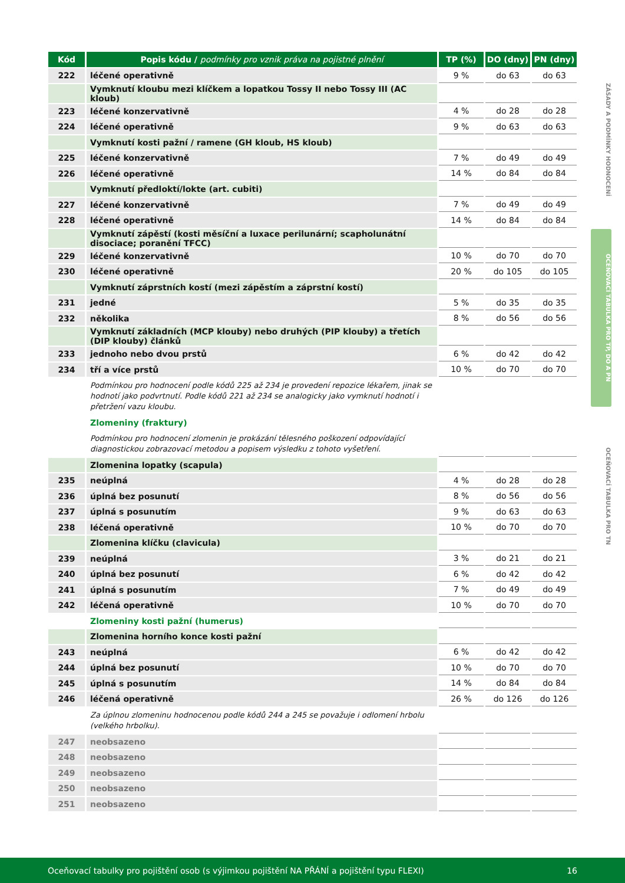| Kód | Popis kódu / podmínky pro vznik práva na pojistné plnění | TP (%) | DO (dny) | PN (dny) |
| --- | --- | --- | --- | --- |
| 222 | léčené operativně | 9 % | do 63 | do 63 |
| | Vymknutí kloubu mezi klíčkem a lopatkou Tossy II nebo Tossy III (AC kloub) | | | |
| 223 | léčené konzervativně | 4 % | do 28 | do 28 |
| 224 | léčené operativně | 9 % | do 63 | do 63 |
| | Vymknutí kosti pažní / ramene (GH kloub, HS kloub) | | | |
| 225 | léčené konzervativně | 7 % | do 49 | do 49 |
| 226 | léčené operativně | 14 % | do 84 | do 84 |
| | Vymknutí předloktí/lokte (art. cubiti) | | | |
| 227 | léčené konzervativně | 7 % | do 49 | do 49 |
| 228 | léčené operativně | 14 % | do 84 | do 84 |
| | Vymknutí zápěstí (kosti měsíční a luxace perilunární; scapholunátní disociace; poranění TFCC) | | | |
| 229 | léčené konzervativně | 10 % | do 70 | do 70 |
| 230 | léčené operativně | 20 % | do 105 | do 105 |
| | Vymknutí záprstních kostí (mezi zápěstím a záprstní kostí) | | | |
| 231 | jedné | 5 % | do 35 | do 35 |
| 232 | několika | 8 % | do 56 | do 56 |
| | Vymknutí základních (MCP klouby) nebo druhých (PIP klouby) a třetích (DIP klouby) článků | | | |
| 233 | jednoho nebo dvou prstů | 6 % | do 42 | do 42 |
| 234 | tří a více prstů | 10 % | do 70 | do 70 |
| | Podmínkou pro hodnocení podle kódů 225 až 234 je provedení repozice lékařem, jinak se hodnotí jako podvrtnutí. Podle kódů 221 až 234 se analogicky jako vymknutí hodnotí i přetržení vazu kloubu. | | | |
| | Zlomeniny (fraktury) | | | |
| | Podmínkou pro hodnocení zlomenin je prokázání tělesného poškození odpovídající diagnostickou zobrazovací metodou a popisem výsledku z tohoto vyšetření. | | | |
| | Zlomenina lopatky (scapula) | | | |
| 235 | neúplná | 4 % | do 28 | do 28 |
| 236 | úplná bez posunutí | 8 % | do 56 | do 56 |
| 237 | úplná s posunutím | 9 % | do 63 | do 63 |
| 238 | léčená operativně | 10 % | do 70 | do 70 |
| | Zlomenina klíčku (clavicula) | | | |
| 239 | neúplná | 3 % | do 21 | do 21 |
| 240 | úplná bez posunutí | 6 % | do 42 | do 42 |
| 241 | úplná s posunutím | 7 % | do 49 | do 49 |
| 242 | léčená operativně | 10 % | do 70 | do 70 |
| | Zlomeniny kosti pažní (humerus) | | | |
| | Zlomenina horního konce kosti pažní | | | |
| 243 | neúplná | 6 % | do 42 | do 42 |
| 244 | úplná bez posunutí | 10 % | do 70 | do 70 |
| 245 | úplná s posunutím | 14 % | do 84 | do 84 |
| 246 | léčená operativně | 26 % | do 126 | do 126 |
| | Za úplnou zlomeninu hodnocenou podle kódů 244 a 245 se považuje i odlomení hrbolu (velkého hrbolku). | | | |
| 247 | neobsazeno | | | |
| 248 | neobsazeno | | | |
| 249 | neobsazeno | | | |
| 250 | neobsazeno | | | |
| 251 | neobsazeno | | | |
ZÁSADY A PODMÍNKY HODNOCENÍ
OCEŇOVACÍ TABULKA PRO TP, DO A PN
OCEŇOVACÍ TABULKA PRO TN
Oceňovací tabulky pro pojištění osob (s výjimkou pojištění NA PŘÁNÍ a pojištění typu FLEXI) 16